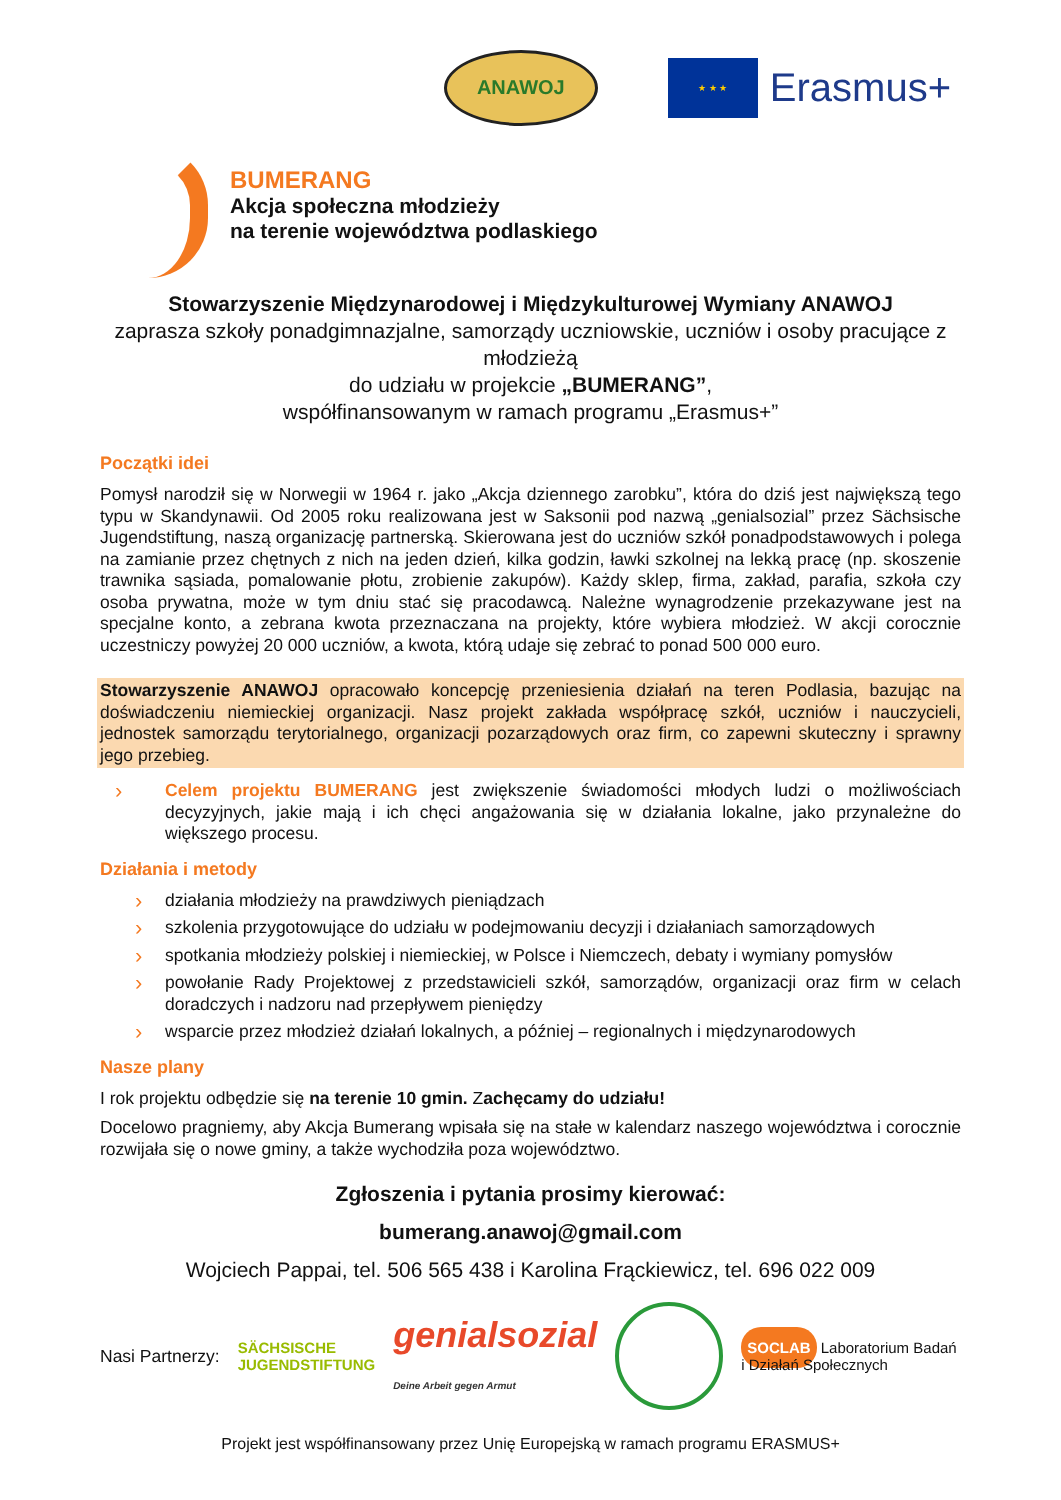ANAWOJ
★ ★ ★
Erasmus+
BUMERANG
Akcja społeczna młodzieży
na terenie województwa podlaskiego
Stowarzyszenie Międzynarodowej i Międzykulturowej Wymiany ANAWOJ
zaprasza szkoły ponadgimnazjalne, samorządy uczniowskie, uczniów i osoby pracujące z młodzieżą
do udziału w projekcie „BUMERANG”,
współfinansowanym w ramach programu „Erasmus+”
Początki idei
Pomysł narodził się w Norwegii w 1964 r. jako „Akcja dziennego zarobku”, która do dziś jest największą tego typu w Skandynawii. Od 2005 roku realizowana jest w Saksonii pod nazwą „genialsozial” przez Sächsische Jugendstiftung, naszą organizację partnerską. Skierowana jest do uczniów szkół ponadpodstawowych i polega na zamianie przez chętnych z nich na jeden dzień, kilka godzin, ławki szkolnej na lekką pracę (np. skoszenie trawnika sąsiada, pomalowanie płotu, zrobienie zakupów). Każdy sklep, firma, zakład, parafia, szkoła czy osoba prywatna, może w tym dniu stać się pracodawcą. Należne wynagrodzenie przekazywane jest na specjalne konto, a zebrana kwota przeznaczana na projekty, które wybiera młodzież. W akcji corocznie uczestniczy powyżej 20 000 uczniów, a kwota, którą udaje się zebrać to ponad 500 000 euro.
Stowarzyszenie ANAWOJ opracowało koncepcję przeniesienia działań na teren Podlasia, bazując na doświadczeniu niemieckiej organizacji. Nasz projekt zakłada współpracę szkół, uczniów i nauczycieli, jednostek samorządu terytorialnego, organizacji pozarządowych oraz firm, co zapewni skuteczny i sprawny jego przebieg.
› Celem projektu BUMERANG jest zwiększenie świadomości młodych ludzi o możliwościach decyzyjnych, jakie mają i ich chęci angażowania się w działania lokalne, jako przynależne do większego procesu.
Działania i metody
› działania młodzieży na prawdziwych pieniądzach
› szkolenia przygotowujące do udziału w podejmowaniu decyzji i działaniach samorządowych
› spotkania młodzieży polskiej i niemieckiej, w Polsce i Niemczech, debaty i wymiany pomysłów
› powołanie Rady Projektowej z przedstawicieli szkół, samorządów, organizacji oraz firm w celach doradczych i nadzoru nad przepływem pieniędzy
› wsparcie przez młodzież działań lokalnych, a później – regionalnych i międzynarodowych
Nasze plany
I rok projektu odbędzie się na terenie 10 gmin. Zachęcamy do udziału!
Docelowo pragniemy, aby Akcja Bumerang wpisała się na stałe w kalendarz naszego województwa i corocznie rozwijała się o nowe gminy, a także wychodziła poza województwo.
Zgłoszenia i pytania prosimy kierować:
bumerang.anawoj@gmail.com
Wojciech Pappai, tel. 506 565 438 i Karolina Frąckiewicz, tel. 696 022 009
Nasi Partnerzy: SÄCHSISCHE
JUGENDSTIFTUNG genialsozial
Deine Arbeit gegen Armut SOCLAB Laboratorium Badań
i Działań Społecznych
Projekt jest współfinansowany przez Unię Europejską w ramach programu ERASMUS+